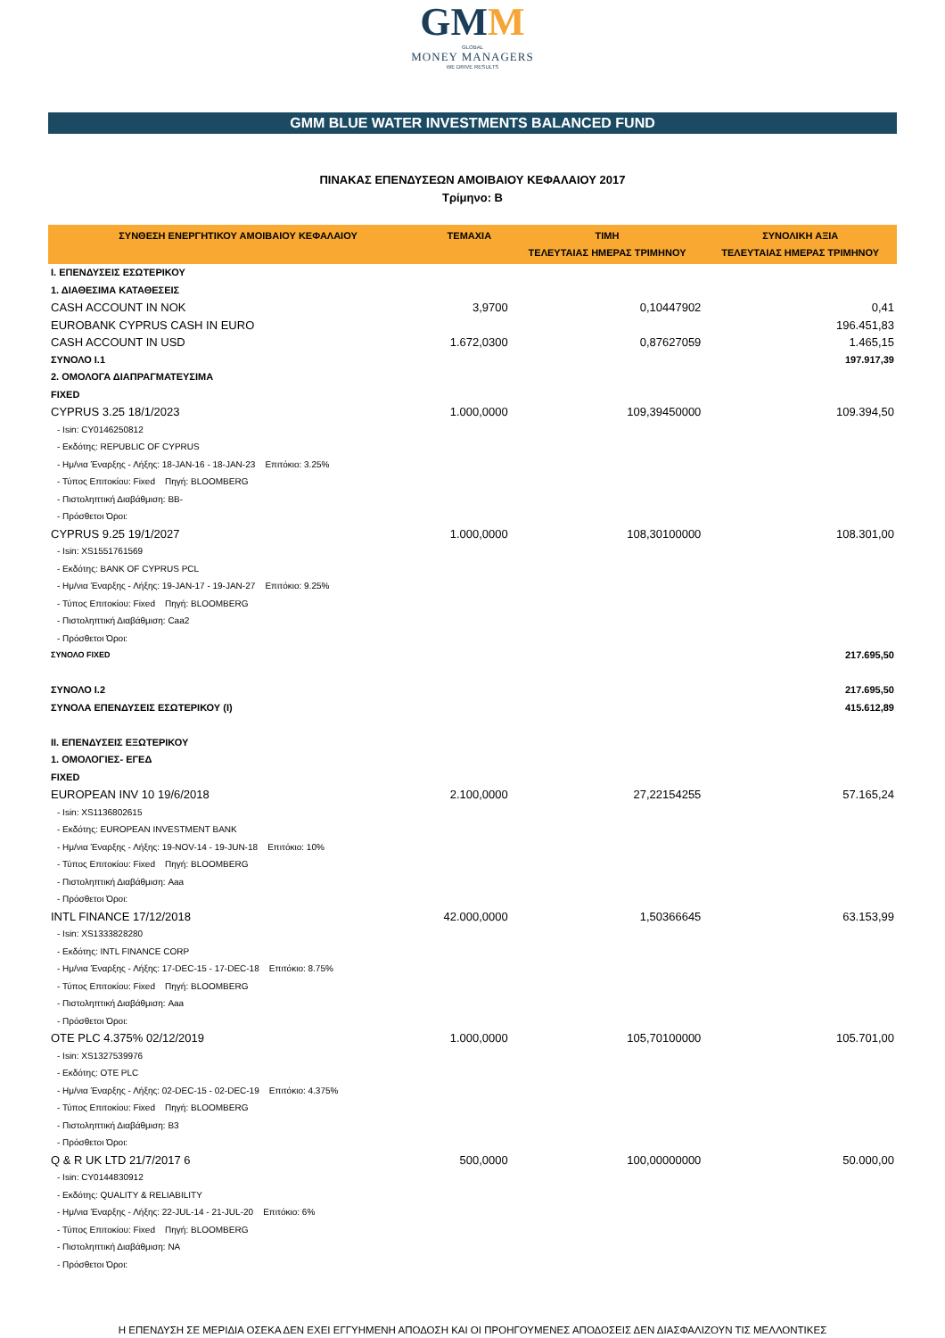GMM
GLOBAL
MONEY MANAGERS
WE DRIVE RESULTS
GMM BLUE WATER INVESTMENTS BALANCED FUND
ΠΙΝΑΚΑΣ ΕΠΕΝΔΥΣΕΩΝ ΑΜΟΙΒΑΙΟΥ ΚΕΦΑΛΑΙΟΥ 2017
Τρίμηνο: B
| ΣΥΝΘΕΣΗ ΕΝΕΡΓΗΤΙΚΟΥ ΑΜΟΙΒΑΙΟΥ ΚΕΦΑΛΑΙΟΥ | ΤΕΜΑΧΙΑ | ΤΙΜΗ ΤΕΛΕΥΤΑΙΑΣ ΗΜΕΡΑΣ ΤΡΙΜΗΝΟΥ | ΣΥΝΟΛΙΚΗ ΑΞΙΑ ΤΕΛΕΥΤΑΙΑΣ ΗΜΕΡΑΣ ΤΡΙΜΗΝΟΥ |
| --- | --- | --- | --- |
| I. ΕΠΕΝΔΥΣΕΙΣ ΕΣΩΤΕΡΙΚΟΥ | | | |
| 1. ΔΙΑΘΕΣΙΜΑ ΚΑΤΑΘΕΣΕΙΣ | | | |
| CASH ACCOUNT IN NOK | 3,9700 | 0,10447902 | 0,41 |
| EUROBANK CYPRUS CASH IN EURO | | | 196.451,83 |
| CASH ACCOUNT IN USD | 1.672,0300 | 0,87627059 | 1.465,15 |
| ΣΥΝΟΛΟ I.1 | | | 197.917,39 |
| 2. ΟΜΟΛΟΓΑ ΔΙΑΠΡΑΓΜΑΤΕΥΣΙΜΑ | | | |
| FIXED | | | |
| CYPRUS 3.25 18/1/2023 | 1.000,0000 | 109,39450000 | 109.394,50 |
| - Isin: CY0146250812 | | | |
| - Εκδότης: REPUBLIC OF CYPRUS | | | |
| - Ημ/νια Έναρξης - Λήξης: 18-JAN-16 - 18-JAN-23 Επιτόκιο: 3.25% | | | |
| - Τύπος Επιτοκίου: Fixed Πηγή: BLOOMBERG | | | |
| - Πιστοληπτική Διαβάθμιση: BB- | | | |
| - Πρόσθετοι Όροι: | | | |
| CYPRUS 9.25 19/1/2027 | 1.000,0000 | 108,30100000 | 108.301,00 |
| - Isin: XS1551761569 | | | |
| - Εκδότης: BANK OF CYPRUS PCL | | | |
| - Ημ/νια Έναρξης - Λήξης: 19-JAN-17 - 19-JAN-27 Επιτόκιο: 9.25% | | | |
| - Τύπος Επιτοκίου: Fixed Πηγή: BLOOMBERG | | | |
| - Πιστοληπτική Διαβάθμιση: Caa2 | | | |
| - Πρόσθετοι Όροι: | | | |
| ΣΥΝΟΛΟ FIXED | | | 217.695,50 |
| ΣΥΝΟΛΟ I.2 | | | 217.695,50 |
| ΣΥΝΟΛΑ ΕΠΕΝΔΥΣΕΙΣ ΕΣΩΤΕΡΙΚΟΥ (I) | | | 415.612,89 |
| II. ΕΠΕΝΔΥΣΕΙΣ ΕΞΩΤΕΡΙΚΟΥ | | | |
| 1. ΟΜΟΛΟΓΙΕΣ- ΕΓΕΔ | | | |
| FIXED | | | |
| EUROPEAN INV 10 19/6/2018 | 2.100,0000 | 27,22154255 | 57.165,24 |
| - Isin: XS1136802615 | | | |
| - Εκδότης: EUROPEAN INVESTMENT BANK | | | |
| - Ημ/νια Έναρξης - Λήξης: 19-NOV-14 - 19-JUN-18 Επιτόκιο: 10% | | | |
| - Τύπος Επιτοκίου: Fixed Πηγή: BLOOMBERG | | | |
| - Πιστοληπτική Διαβάθμιση: Aaa | | | |
| - Πρόσθετοι Όροι: | | | |
| INTL FINANCE 17/12/2018 | 42.000,0000 | 1,50366645 | 63.153,99 |
| - Isin: XS1333828280 | | | |
| - Εκδότης: INTL FINANCE CORP | | | |
| - Ημ/νια Έναρξης - Λήξης: 17-DEC-15 - 17-DEC-18 Επιτόκιο: 8.75% | | | |
| - Τύπος Επιτοκίου: Fixed Πηγή: BLOOMBERG | | | |
| - Πιστοληπτική Διαβάθμιση: Aaa | | | |
| - Πρόσθετοι Όροι: | | | |
| OTE PLC 4.375% 02/12/2019 | 1.000,0000 | 105,70100000 | 105.701,00 |
| - Isin: XS1327539976 | | | |
| - Εκδότης: OTE PLC | | | |
| - Ημ/νια Έναρξης - Λήξης: 02-DEC-15 - 02-DEC-19 Επιτόκιο: 4.375% | | | |
| - Τύπος Επιτοκίου: Fixed Πηγή: BLOOMBERG | | | |
| - Πιστοληπτική Διαβάθμιση: B3 | | | |
| - Πρόσθετοι Όροι: | | | |
| Q & R UK LTD 21/7/2017 6 | 500,0000 | 100,00000000 | 50.000,00 |
| - Isin: CY0144830912 | | | |
| - Εκδότης: QUALITY & RELIABILITY | | | |
| - Ημ/νια Έναρξης - Λήξης: 22-JUL-14 - 21-JUL-20 Επιτόκιο: 6% | | | |
| - Τύπος Επιτοκίου: Fixed Πηγή: BLOOMBERG | | | |
| - Πιστοληπτική Διαβάθμιση: NA | | | |
| - Πρόσθετοι Όροι: | | | |
Η ΕΠΕΝΔΥΣΗ ΣΕ ΜΕΡΙΔΙΑ ΟΣΕΚΑ ΔΕΝ ΕΧΕΙ ΕΓΓΥΗΜΕΝΗ ΑΠΟΔΟΣΗ ΚΑΙ ΟΙ ΠΡΟΗΓΟΥΜΕΝΕΣ ΑΠΟΔΟΣΕΙΣ ΔΕΝ ΔΙΑΣΦΑΛΙΖΟΥΝ ΤΙΣ ΜΕΛΛΟΝΤΙΚΕΣ